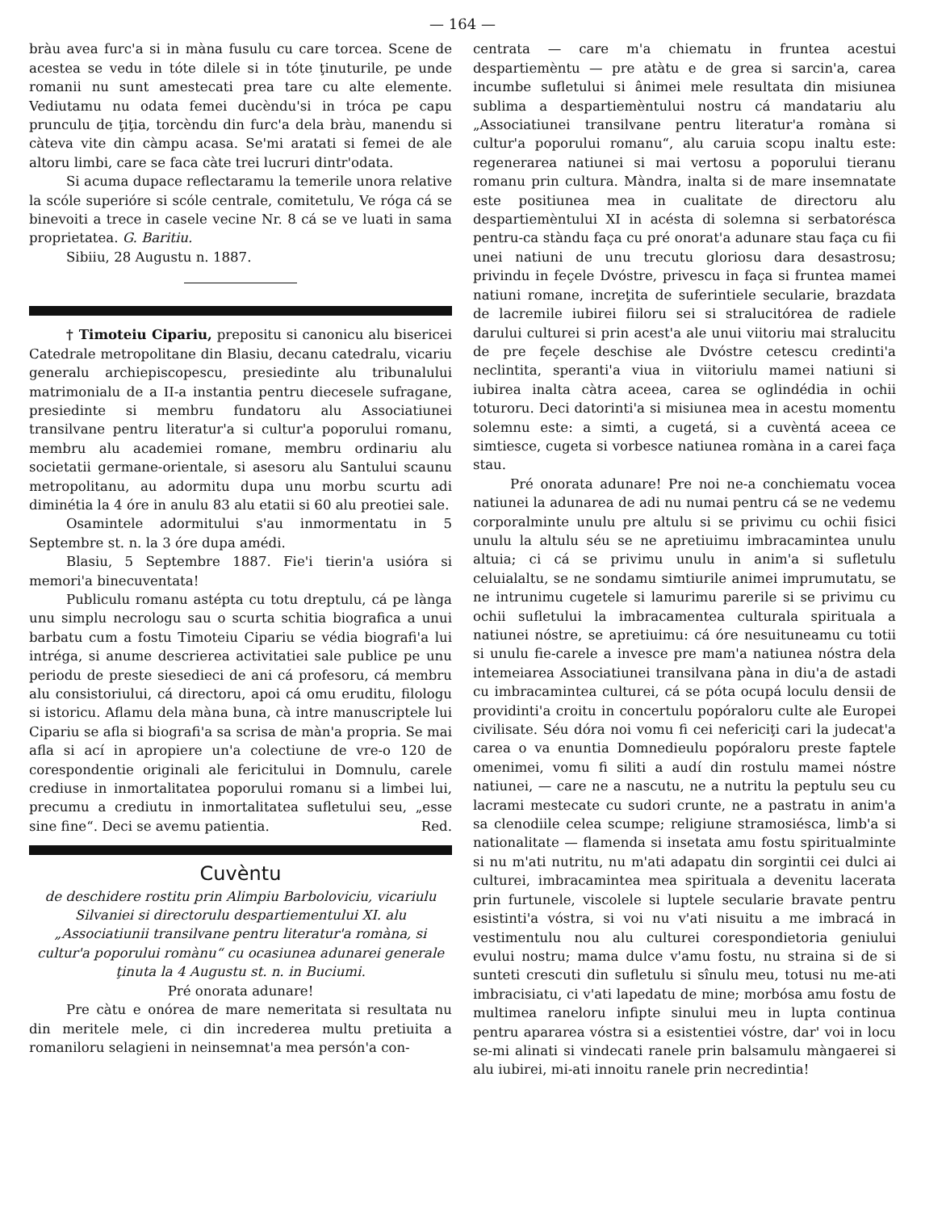— 164 —
bràu avea furc'a si in màna fusulu cu care torcea. Scene de acestea se vedu in tóte dilele si in tóte ţinuturile, pe unde romanii nu sunt amestecati prea tare cu alte elemente. Vediutamu nu odata femei ducèndu'si in tróca pe capu prunculu de ţiţia, torcèndu din furc'a dela bràu, manendu si càteva vite din càmpu acasa. Se'mi aratati si femei de ale altoru limbi, care se faca càte trei lucruri dintr'odata.
Si acuma dupace reflectaramu la temerile unora relative la scóle superióre si scóle centrale, comitetulu, Ve róga cá se binevoiti a trece in casele vecine Nr. 8 cá se ve luati in sama proprietatea. G. Baritiu.
Sibiiu, 28 Augustu n. 1887.
† Timoteiu Cipariu, prepositu si canonicu alu bisericei Catedrale metropolitane din Blasiu, decanu catedralu, vicariu generalu archiepiscopescu, presiedinte alu tribunalului matrimonialu de a II-a instantia pentru diecesele sufragane, presiedinte si membru fundatoru alu Associatiunei transilvane pentru literatur'a si cultur'a poporului romanu, membru alu academiei romane, membru ordinariu alu societatii germane-orientale, si asesoru alu Santului scaunu metropolitanu, au adormitu dupa unu morbu scurtu adi diminétia la 4 óre in anulu 83 alu etatii si 60 alu preotiei sale.
Osamintele adormitului s'au inmormentatu in 5 Septembre st. n. la 3 óre dupa amédi.
Blasiu, 5 Septembre 1887. Fie'i tierin'a usióra si memori'a binecuventata!
Publiculu romanu astépta cu totu dreptulu, cá pe lànga unu simplu necrologu sau o scurta schitia biografica a unui barbatu cum a fostu Timoteiu Cipariu se védia biografi'a lui intréga, si anume descrierea activitatiei sale publice pe unu periodu de preste siesedieci de ani cá profesoru, cá membru alu consistoriului, cá directoru, apoi cá omu eruditu, filologu si istoricu. Aflamu dela màna buna, cà intre manuscriptele lui Cipariu se afla si biografi'a sa scrisa de màn'a propria. Se mai afla si ací in apropiere un'a colectiune de vre-o 120 de corespondentie originali ale fericitului in Domnulu, carele crediuse in inmortalitatea poporului romanu si a limbei lui, precumu a crediutu in inmortalitatea sufletului seu, „esse sine fine“. Deci se avemu patientia. Red.
Cuvèntu
de deschidere rostitu prin Alimpiu Barboloviciu, vicariulu Silvaniei si directorulu despartiementului XI. alu „Associatiunii transilvane pentru literatur'a romàna, si cultur'a poporului romànu“ cu ocasiunea adunarei generale ţinuta la 4 Augustu st. n. in Buciumi.
Pré onorata adunare!
Pre càtu e onórea de mare nemeritata si resultata nu din meritele mele, ci din increderea multu pretiuita a romaniloru selagieni in neinsemnat'a mea persón'a con-
centrata — care m'a chiematu in fruntea acestui despartiemèntu — pre atàtu e de grea si sarcin'a, carea incumbe sufletului si ânimei mele resultata din misiunea sublima a despartiemèntului nostru cá mandatariu alu „Associatiunei transilvane pentru literatur'a romàna si cultur'a poporului romanu“, alu caruia scopu inaltu este: regenerarea natiunei si mai vertosu a poporului tieranu romanu prin cultura. Màndra, inalta si de mare insemnatate este positiunea mea in cualitate de directoru alu despartiemèntului XI in acésta di solemna si serbatorésca pentru-ca stàndu faça cu pré onorat'a adunare stau faça cu fii unei natiuni de unu trecutu gloriosu dara desastrosu; privindu in feçele Dvóstre, privescu in faça si fruntea mamei natiuni romane, increţita de suferintiele secularie, brazdata de lacremile iubirei fiiloru sei si stralucitórea de radiele darului culturei si prin acest'a ale unui viitoriu mai stralucitu de pre feçele deschise ale Dvóstre cetescu credinti'a neclintita, speranti'a viua in viitoriulu mamei natiuni si iubirea inalta càtra aceea, carea se oglindédia in ochii toturoru. Deci datorinti'a si misiunea mea in acestu momentu solemnu este: a simti, a cugetá, si a cuvèntá aceea ce simtiesce, cugeta si vorbesce natiunea romàna in a carei faça stau.
Pré onorata adunare! Pre noi ne-a conchiematu vocea natiunei la adunarea de adi nu numai pentru cá se ne vedemu corporalminte unulu pre altulu si se privimu cu ochii fisici unulu la altulu séu se ne apretiuimu imbracamintea unulu altuia; ci cá se privimu unulu in anim'a si sufletulu celuialaltu, se ne sondamu simtiurile animei imprumutatu, se ne intrunimu cugetele si lamurimu parerile si se privimu cu ochii sufletului la imbracamentea culturala spirituala a natiunei nóstre, se apretiuimu: cá óre nesuituneamu cu totii si unulu fie-carele a invesce pre mam'a natiunea nóstra dela intemeiarea Associatiunei transilvana pàna in diu'a de astadi cu imbracamintea culturei, cá se póta ocupá loculu densii de providinti'a croitu in concertulu popóraloru culte ale Europei civilisate. Séu dóra noi vomu fi cei nefericiţi cari la judecat'a carea o va enuntia Domnedieulu popóraloru preste faptele omenimei, vomu fi siliti a audí din rostulu mamei nóstre natiunei, — care ne a nascutu, ne a nutritu la peptulu seu cu lacrami mestecate cu sudori crunte, ne a pastratu in anim'a sa clenodiile celea scumpe; religiune stramosiésca, limb'a si nationalitate — flamenda si insetata amu fostu spiritualminte si nu m'ati nutritu, nu m'ati adapatu din sorgintii cei dulci ai culturei, imbracamintea mea spirituala a devenitu lacerata prin furtunele, viscolele si luptele secularie bravate pentru esistinti'a vóstra, si voi nu v'ati nisuitu a me imbracá in vestimentulu nou alu culturei corespondietoria geniului evului nostru; mama dulce v'amu fostu, nu straina si de si sunteti crescuti din sufletulu si sînulu meu, totusi nu me-ati imbracisiatu, ci v'ati lapedatu de mine; morbósa amu fostu de multimea raneloru infipte sinului meu in lupta continua pentru apararea vóstra si a esistentiei vóstre, dar' voi in locu se-mi alinati si vindecati ranele prin balsamulu màngaerei si alu iubirei, mi-ati innoitu ranele prin necredintia!